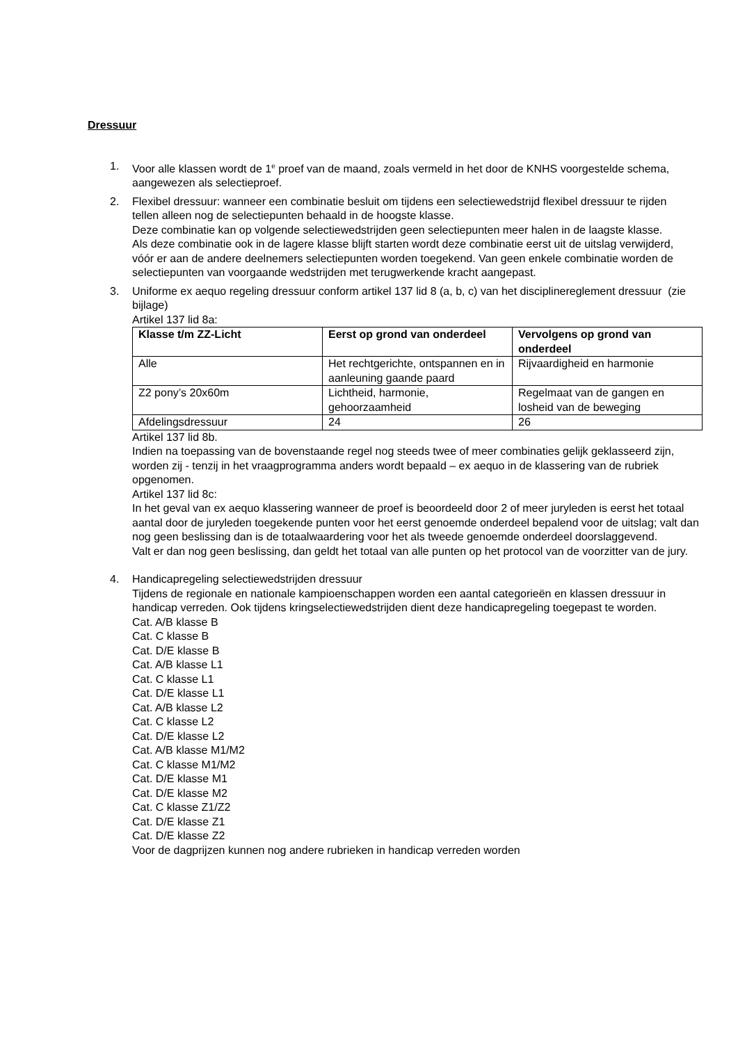Dressuur
1. Voor alle klassen wordt de 1<sup>e</sup> proef van de maand, zoals vermeld in het door de KNHS voorgestelde schema, aangewezen als selectieproef.
2. Flexibel dressuur: wanneer een combinatie besluit om tijdens een selectiewedstrijd flexibel dressuur te rijden tellen alleen nog de selectiepunten behaald in de hoogste klasse.
Deze combinatie kan op volgende selectiewedstrijden geen selectiepunten meer halen in de laagste klasse.
Als deze combinatie ook in de lagere klasse blijft starten wordt deze combinatie eerst uit de uitslag verwijderd, vóór er aan de andere deelnemers selectiepunten worden toegekend. Van geen enkele combinatie worden de selectiepunten van voorgaande wedstrijden met terugwerkende kracht aangepast.
3. Uniforme ex aequo regeling dressuur conform artikel 137 lid 8 (a, b, c) van het disciplinereglement dressuur (zie bijlage)
Artikel 137 lid 8a:
| Klasse t/m ZZ-Licht | Eerst op grond van onderdeel | Vervolgens op grond van onderdeel |
| --- | --- | --- |
| Alle | Het rechtgerichte, ontspannen en in aanleuning gaande paard | Rijvaardigheid en harmonie |
| Z2 pony’s 20x60m | Lichtheid, harmonie, gehoorzaamheid | Regelmaat van de gangen en losheid van de beweging |
| Afdelingsdressuur | 24 | 26 |
Artikel 137 lid 8b.
Indien na toepassing van de bovenstaande regel nog steeds twee of meer combinaties gelijk geklasseerd zijn, worden zij - tenzij in het vraagprogramma anders wordt bepaald – ex aequo in de klassering van de rubriek opgenomen.
Artikel 137 lid 8c:
In het geval van ex aequo klassering wanneer de proef is beoordeeld door 2 of meer juryleden is eerst het totaal aantal door de juryleden toegekende punten voor het eerst genoemde onderdeel bepalend voor de uitslag; valt dan nog geen beslissing dan is de totaalwaardering voor het als tweede genoemde onderdeel doorslaggevend.
Valt er dan nog geen beslissing, dan geldt het totaal van alle punten op het protocol van de voorzitter van de jury.
4. Handicapregeling selectiewedstrijden dressuur
Tijdens de regionale en nationale kampioenschappen worden een aantal categorieën en klassen dressuur in handicap verreden. Ook tijdens kringselectiewedstrijden dient deze handicapregeling toegepast te worden.
Cat. A/B klasse B
Cat. C klasse B
Cat. D/E klasse B
Cat. A/B klasse L1
Cat. C klasse L1
Cat. D/E klasse L1
Cat. A/B klasse L2
Cat. C klasse L2
Cat. D/E klasse L2
Cat. A/B klasse M1/M2
Cat. C klasse M1/M2
Cat. D/E klasse M1
Cat. D/E klasse M2
Cat. C klasse Z1/Z2
Cat. D/E klasse Z1
Cat. D/E klasse Z2
Voor de dagprijzen kunnen nog andere rubrieken in handicap verreden worden